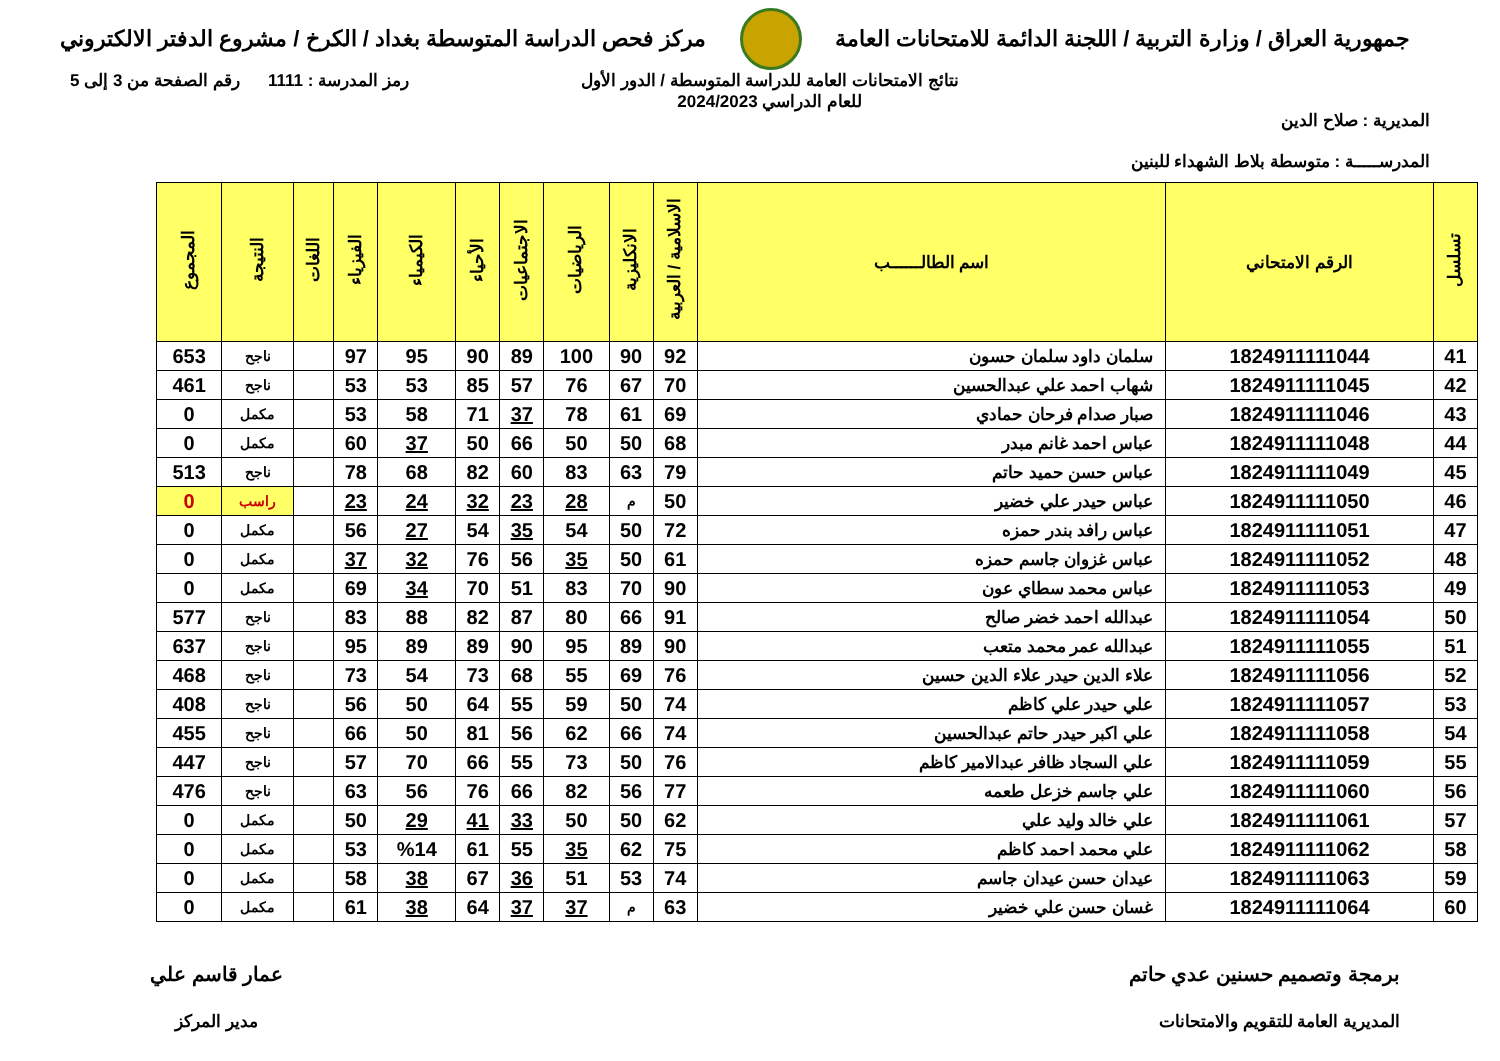جمهورية العراق / وزارة التربية / اللجنة الدائمة للامتحانات العامة
مركز فحص الدراسة المتوسطة بغداد / الكرخ / مشروع الدفتر الالكتروني
المديرية : صلاح الدين
المدرســـــة : متوسطة بلاط الشهداء للبنين
نتائج الامتحانات العامة للدراسة المتوسطة / الدور الأول
للعام الدراسي 2024/2023
رمز المدرسة : 1111 رقم الصفحة من 3 إلى 5
| تسلسل | الرقم الامتحاني | اسم الطالــــــب | الاسلامية / العربية | الانكليزية | الرياضيات | الاجتماعيات | الأحياء | الكيمياء | الفيزياء | اللغات | النتيجة | المجموع |
| --- | --- | --- | --- | --- | --- | --- | --- | --- | --- | --- | --- | --- |
| 41 | 1824911111044 | سلمان داود سلمان حسون | 92 | 90 | 100 | 89 | 90 | 95 | 97 | | ناجح | 653 |
| 42 | 1824911111045 | شهاب احمد علي عبدالحسين | 70 | 67 | 76 | 57 | 85 | 53 | 53 | | ناجح | 461 |
| 43 | 1824911111046 | صبار صدام فرحان حمادي | 69 | 61 | 78 | 37 | 71 | 58 | 53 | | مكمل | 0 |
| 44 | 1824911111048 | عباس احمد غانم مبدر | 68 | 50 | 50 | 66 | 50 | 37 | 60 | | مكمل | 0 |
| 45 | 1824911111049 | عباس حسن حميد حاتم | 79 | 63 | 83 | 60 | 82 | 68 | 78 | | ناجح | 513 |
| 46 | 1824911111050 | عباس حيدر علي خضير | 50 | م | 28 | 23 | 32 | 24 | 23 | | راسب | 0 |
| 47 | 1824911111051 | عباس رافد بندر حمزه | 72 | 50 | 54 | 35 | 54 | 27 | 56 | | مكمل | 0 |
| 48 | 1824911111052 | عباس غزوان جاسم حمزه | 61 | 50 | 35 | 56 | 76 | 32 | 37 | | مكمل | 0 |
| 49 | 1824911111053 | عباس محمد سطاي عون | 90 | 70 | 83 | 51 | 70 | 34 | 69 | | مكمل | 0 |
| 50 | 1824911111054 | عبدالله احمد خضر صالح | 91 | 66 | 80 | 87 | 82 | 88 | 83 | | ناجح | 577 |
| 51 | 1824911111055 | عبدالله عمر محمد متعب | 90 | 89 | 95 | 90 | 89 | 89 | 95 | | ناجح | 637 |
| 52 | 1824911111056 | علاء الدين حيدر علاء الدين حسين | 76 | 69 | 55 | 68 | 73 | 54 | 73 | | ناجح | 468 |
| 53 | 1824911111057 | علي حيدر علي كاظم | 74 | 50 | 59 | 55 | 64 | 50 | 56 | | ناجح | 408 |
| 54 | 1824911111058 | علي اكبر حيدر حاتم عبدالحسين | 74 | 66 | 62 | 56 | 81 | 50 | 66 | | ناجح | 455 |
| 55 | 1824911111059 | علي السجاد ظافر عبدالامير كاظم | 76 | 50 | 73 | 55 | 66 | 70 | 57 | | ناجح | 447 |
| 56 | 1824911111060 | علي جاسم خزعل طعمه | 77 | 56 | 82 | 66 | 76 | 56 | 63 | | ناجح | 476 |
| 57 | 1824911111061 | علي خالد وليد علي | 62 | 50 | 50 | 33 | 41 | 29 | 50 | | مكمل | 0 |
| 58 | 1824911111062 | علي محمد احمد كاظم | 75 | 62 | 35 | 55 | 61 | %14 | 53 | | مكمل | 0 |
| 59 | 1824911111063 | عيدان حسن عيدان جاسم | 74 | 53 | 51 | 36 | 67 | 38 | 58 | | مكمل | 0 |
| 60 | 1824911111064 | غسان حسن علي خضير | 63 | م | 37 | 37 | 64 | 38 | 61 | | مكمل | 0 |
برمجة وتصميم حسنين عدي حاتم
المديرية العامة للتقويم والامتحانات
عمار قاسم علي
مدير المركز